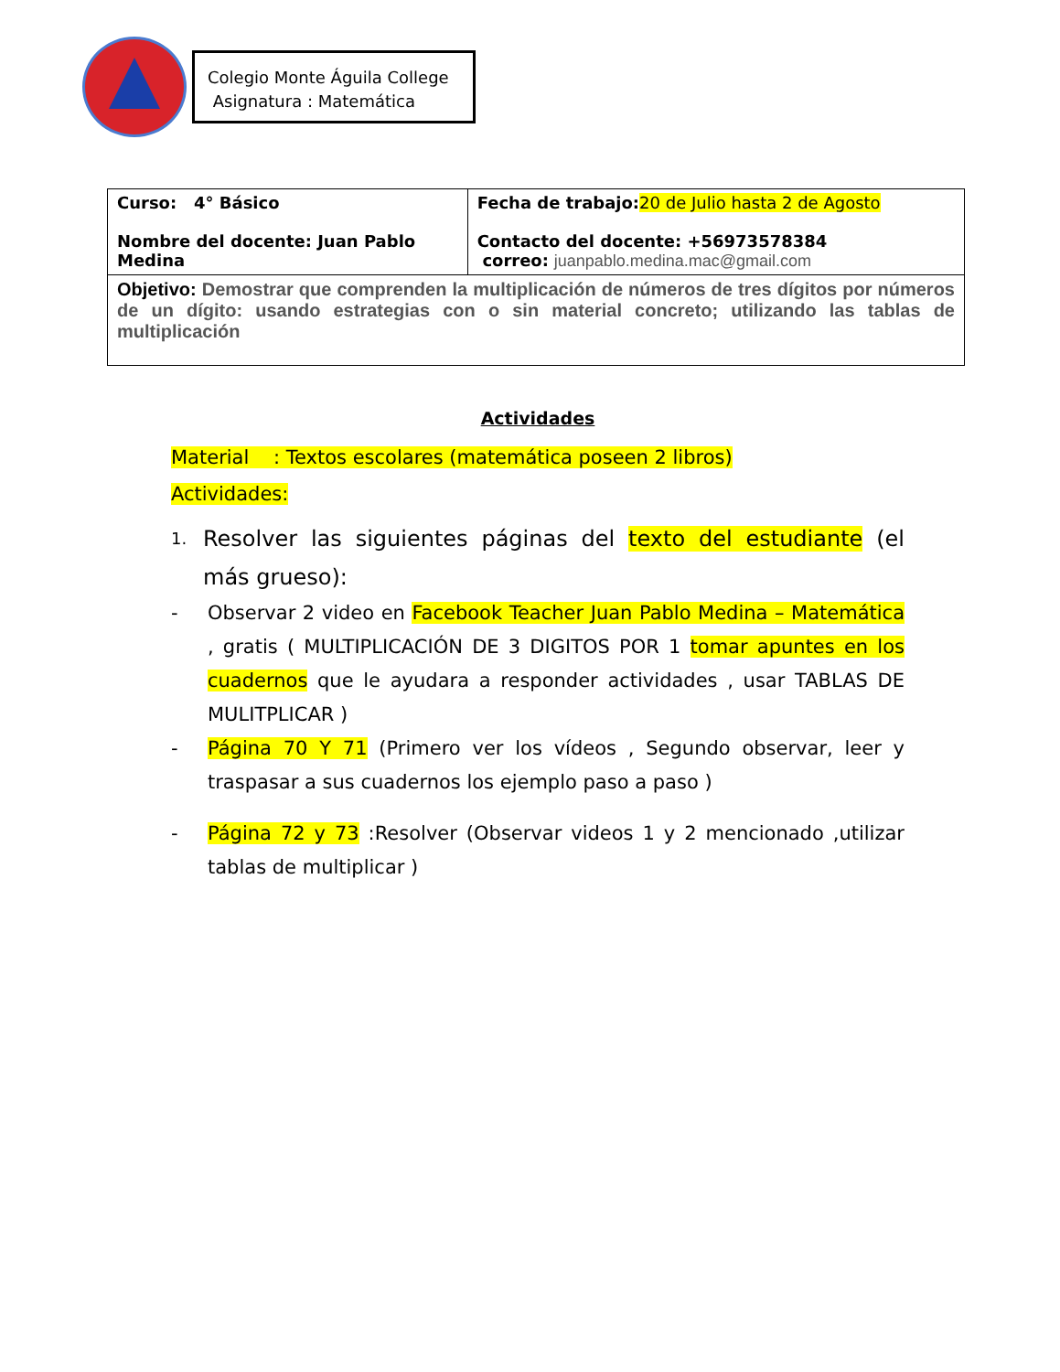Colegio Monte Águila College
Asignatura : Matemática
| Curso: 4° Básico Nombre del docente: Juan Pablo Medina | Fecha de trabajo: 20 de Julio hasta 2 de Agosto Contacto del docente: +56973578384 correo: juanpablo.medina.mac@gmail.com |
| Objetivo: Demostrar que comprenden la multiplicación de números de tres dígitos por números de un dígito: usando estrategias con o sin material concreto; utilizando las tablas de multiplicación | |
Actividades
Material : Textos escolares (matemática poseen 2 libros)
Actividades:
1.
Resolver las siguientes páginas del texto del estudiante (el más grueso):
- Observar 2 video en Facebook Teacher Juan Pablo Medina – Matemática , gratis ( MULTIPLICACIÓN DE 3 DIGITOS POR 1 tomar apuntes en los cuadernos que le ayudara a responder actividades , usar TABLAS DE MULITPLICAR )
- Página 70 Y 71 (Primero ver los vídeos , Segundo observar, leer y traspasar a sus cuadernos los ejemplo paso a paso )
- Página 72 y 73 :Resolver (Observar videos 1 y 2 mencionado ,utilizar tablas de multiplicar )